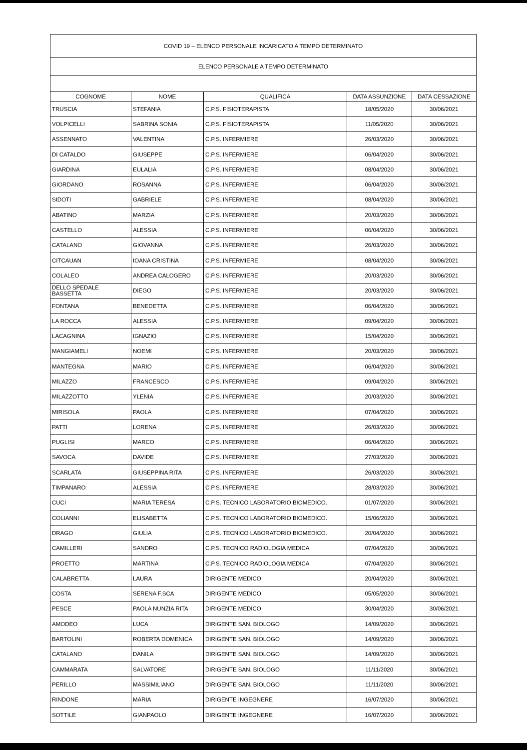| COVID 19 – ELENCO PERSONALE INCARICATO A TEMPO DETERMINATO | | | | |
| ELENCO PERSONALE A TEMPO DETERMINATO | | | | |
| COGNOME | NOME | QUALIFICA | DATA ASSUNZIONE | DATA CESSAZIONE |
| TRUSCIA | STEFANIA | C.P.S. FISIOTERAPISTA | 18/05/2020 | 30/06/2021 |
| VOLPICELLI | SABRINA SONIA | C.P.S. FISIOTERAPISTA | 11/05/2020 | 30/06/2021 |
| ASSENNATO | VALENTINA | C.P.S. INFERMIERE | 26/03/2020 | 30/06/2021 |
| DI CATALDO | GIUSEPPE | C.P.S. INFERMIERE | 06/04/2020 | 30/06/2021 |
| GIARDINA | EULALIA | C.P.S. INFERMIERE | 08/04/2020 | 30/06/2021 |
| GIORDANO | ROSANNA | C.P.S. INFERMIERE | 06/04/2020 | 30/06/2021 |
| SIDOTI | GABRIELE | C.P.S. INFERMIERE | 08/04/2020 | 30/06/2021 |
| ABATINO | MARZIA | C.P.S. INFERMIERE | 20/03/2020 | 30/06/2021 |
| CASTELLO | ALESSIA | C.P.S. INFERMIERE | 06/04/2020 | 30/06/2021 |
| CATALANO | GIOVANNA | C.P.S. INFERMIERE | 26/03/2020 | 30/06/2021 |
| CITCAUAN | IOANA CRISTINA | C.P.S. INFERMIERE | 08/04/2020 | 30/06/2021 |
| COLALEO | ANDREA CALOGERO | C.P.S. INFERMIERE | 20/03/2020 | 30/06/2021 |
| DELLO SPEDALE BASSETTA | DIEGO | C.P.S. INFERMIERE | 20/03/2020 | 30/06/2021 |
| FONTANA | BENEDETTA | C.P.S. INFERMIERE | 06/04/2020 | 30/06/2021 |
| LA ROCCA | ALESSIA | C.P.S. INFERMIERE | 09/04/2020 | 30/06/2021 |
| LACAGNINA | IGNAZIO | C.P.S. INFERMIERE | 15/04/2020 | 30/06/2021 |
| MANGIAMELI | NOEMI | C.P.S. INFERMIERE | 20/03/2020 | 30/06/2021 |
| MANTEGNA | MARIO | C.P.S. INFERMIERE | 06/04/2020 | 30/06/2021 |
| MILAZZO | FRANCESCO | C.P.S. INFERMIERE | 09/04/2020 | 30/06/2021 |
| MILAZZOTTO | YLENIA | C.P.S. INFERMIERE | 20/03/2020 | 30/06/2021 |
| MIRISOLA | PAOLA | C.P.S. INFERMIERE | 07/04/2020 | 30/06/2021 |
| PATTI | LORENA | C.P.S. INFERMIERE | 26/03/2020 | 30/06/2021 |
| PUGLISI | MARCO | C.P.S. INFERMIERE | 06/04/2020 | 30/06/2021 |
| SAVOCA | DAVIDE | C.P.S. INFERMIERE | 27/03/2020 | 30/06/2021 |
| SCARLATA | GIUSEPPINA RITA | C.P.S. INFERMIERE | 26/03/2020 | 30/06/2021 |
| TIMPANARO | ALESSIA | C.P.S. INFERMIERE | 28/03/2020 | 30/06/2021 |
| CUCI | MARIA TERESA | C.P.S. TECNICO LABORATORIO BIOMEDICO. | 01/07/2020 | 30/06/2021 |
| COLIANNI | ELISABETTA | C.P.S. TECNICO LABORATORIO BIOMEDICO. | 15/06/2020 | 30/06/2021 |
| DRAGO | GIULIA | C.P.S. TECNICO LABORATORIO BIOMEDICO. | 20/04/2020 | 30/06/2021 |
| CAMILLERI | SANDRO | C.P.S. TECNICO RADIOLOGIA MEDICA | 07/04/2020 | 30/06/2021 |
| PROETTO | MARTINA | C.P.S. TECNICO RADIOLOGIA MEDICA | 07/04/2020 | 30/06/2021 |
| CALABRETTA | LAURA | DIRIGENTE MEDICO | 20/04/2020 | 30/06/2021 |
| COSTA | SERENA F.SCA | DIRIGENTE MEDICO | 05/05/2020 | 30/06/2021 |
| PESCE | PAOLA NUNZIA RITA | DIRIGENTE MEDICO | 30/04/2020 | 30/06/2021 |
| AMODEO | LUCA | DIRIGENTE SAN. BIOLOGO | 14/09/2020 | 30/06/2021 |
| BARTOLINI | ROBERTA DOMENICA | DIRIGENTE SAN. BIOLOGO | 14/09/2020 | 30/06/2021 |
| CATALANO | DANILA | DIRIGENTE SAN. BIOLOGO | 14/09/2020 | 30/06/2021 |
| CAMMARATA | SALVATORE | DIRIGENTE SAN. BIOLOGO | 11/11/2020 | 30/06/2021 |
| PERILLO | MASSIMILIANO | DIRIGENTE SAN. BIOLOGO | 11/11/2020 | 30/06/2021 |
| RINDONE | MARIA | DIRIGENTE INGEGNERE | 16/07/2020 | 30/06/2021 |
| SOTTILE | GIANPAOLO | DIRIGENTE INGEGNERE | 16/07/2020 | 30/06/2021 |